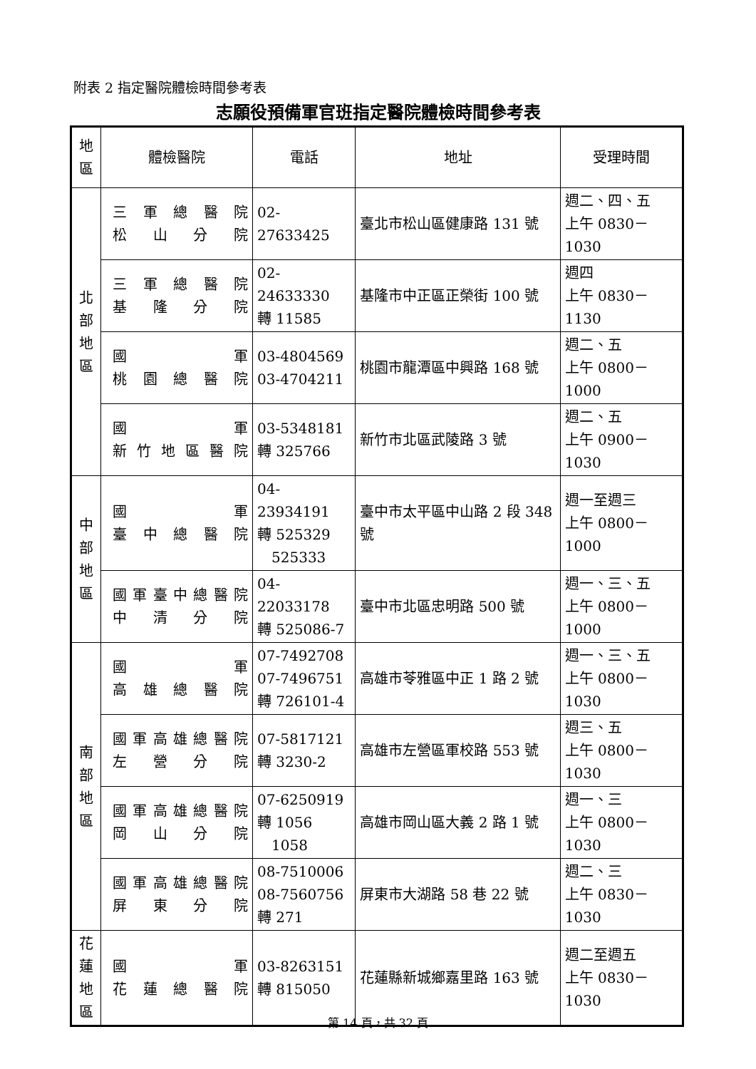附表 2 指定醫院體檢時間參考表
志願役預備軍官班指定醫院體檢時間參考表
| 地 區 | 體檢醫院 | 電話 | 地址 | 受理時間 |
| --- | --- | --- | --- | --- |
| 北 部 地 區 | 三軍總醫院 松山分院 | 02-27633425 | 臺北市松山區健康路 131 號 | 週二、四、五 上午 0830－1030 |
| | 三軍總醫院 基隆分院 | 02-24633330 轉 11585 | 基隆市中正區正榮街 100 號 | 週四 上午 0830－1130 |
| | 國軍 桃園總醫院 | 03-4804569 03-4704211 | 桃園市龍潭區中興路 168 號 | 週二、五 上午 0800－1000 |
| | 國軍 新竹地區醫院 | 03-5348181 轉 325766 | 新竹市北區武陵路 3 號 | 週二、五 上午 0900－1030 |
| 中 部 地 區 | 國軍 臺中總醫院 | 04-23934191 轉 525329 525333 | 臺中市太平區中山路 2 段 348 號 | 週一至週三 上午 0800－1000 |
| | 國軍臺中總醫院 中清分院 | 04-22033178 轉 525086-7 | 臺中市北區忠明路 500 號 | 週一、三、五 上午 0800－1000 |
| 南 部 地 區 | 國軍 高雄總醫院 | 07-7492708 07-7496751 轉 726101-4 | 高雄市苓雅區中正 1 路 2 號 | 週一、三、五 上午 0800－1030 |
| | 國軍高雄總醫院 左營分院 | 07-5817121 轉 3230-2 | 高雄市左營區軍校路 553 號 | 週三、五 上午 0800－1030 |
| | 國軍高雄總醫院 岡山分院 | 07-6250919 轉 1056 1058 | 高雄市岡山區大義 2 路 1 號 | 週一、三 上午 0800－1030 |
| | 國軍高雄總醫院 屏東分院 | 08-7510006 08-7560756 轉 271 | 屏東市大湖路 58 巷 22 號 | 週二、三 上午 0830－1030 |
| 花 蓮 地 區 | 國軍 花蓮總醫院 | 03-8263151 轉 815050 | 花蓮縣新城鄉嘉里路 163 號 | 週二至週五 上午 0830－1030 |
第 14 頁，共 32 頁